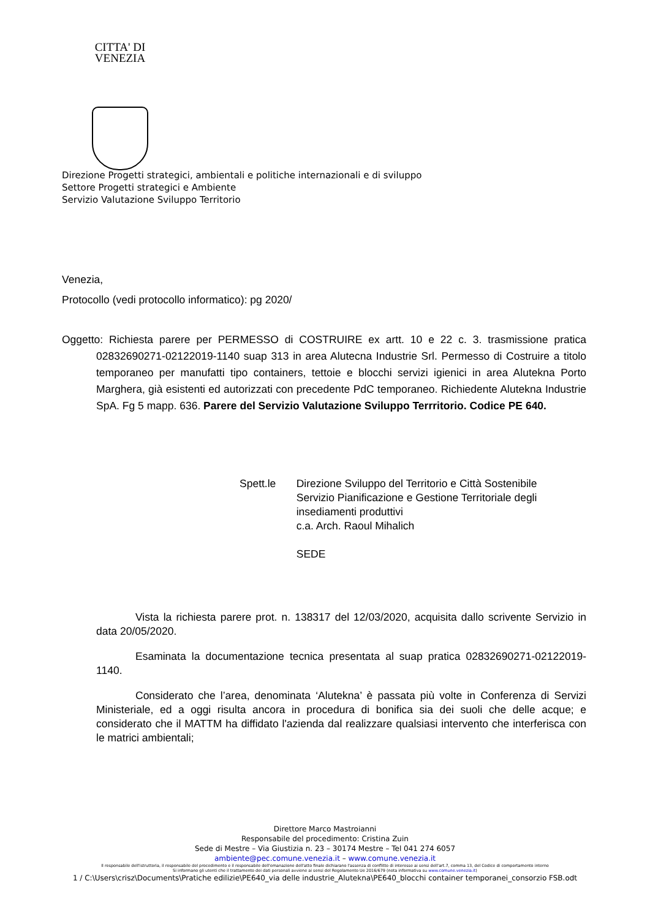CITTA' DI
VENEZIA
Direzione Progetti strategici, ambientali e politiche internazionali e di sviluppo
Settore Progetti strategici e Ambiente
Servizio Valutazione Sviluppo Territorio
Venezia,
Protocollo (vedi protocollo informatico): pg 2020/
Oggetto: Richiesta parere per PERMESSO di COSTRUIRE ex artt. 10 e 22 c. 3. trasmissione pratica 02832690271-02122019-1140 suap 313 in area Alutecna Industrie Srl. Permesso di Costruire a titolo temporaneo per manufatti tipo containers, tettoie e blocchi servizi igienici in area Alutekna Porto Marghera, già esistenti ed autorizzati con precedente PdC temporaneo. Richiedente Alutekna Industrie SpA. Fg 5 mapp. 636. Parere del Servizio Valutazione Sviluppo Terrritorio. Codice PE 640.
Spett.le Direzione Sviluppo del Territorio e Città Sostenibile
Servizio Pianificazione e Gestione Territoriale degli insediamenti produttivi
c.a. Arch. Raoul Mihalich
SEDE
Vista la richiesta parere prot. n. 138317 del 12/03/2020, acquisita dallo scrivente Servizio in data 20/05/2020.
Esaminata la documentazione tecnica presentata al suap pratica 02832690271-02122019-1140.
Considerato che l’area, denominata ‘Alutekna’ è passata più volte in Conferenza di Servizi Ministeriale, ed a oggi risulta ancora in procedura di bonifica sia dei suoli che delle acque; e considerato che il MATTM ha diffidato l'azienda dal realizzare qualsiasi intervento che interferisca con le matrici ambientali;
Direttore Marco Mastroianni
Responsabile del procedimento: Cristina Zuin
Sede di Mestre – Via Giustizia n. 23 – 30174 Mestre – Tel 041 274 6057
ambiente@pec.comune.venezia.it – www.comune.venezia.it
Il responsabile dell'istruttoria, il responsabile del procedimento e il responsabile dell'emanazione dell'atto finale dichiarano l'assenza di conflitto di interesse ai sensi dell'art.7, comma 13, del Codice di comportamento interno
Si informano gli utenti che il trattamento dei dati personali avviene ai sensi del Regolamento Ue 2016/679 (nota informativa su www.comune.venezia.it)
1 / C:\Users\crisz\Documents\Pratiche edilizie\PE640_via delle industrie_Alutekna\PE640_blocchi container temporanei_consorzio FSB.odt